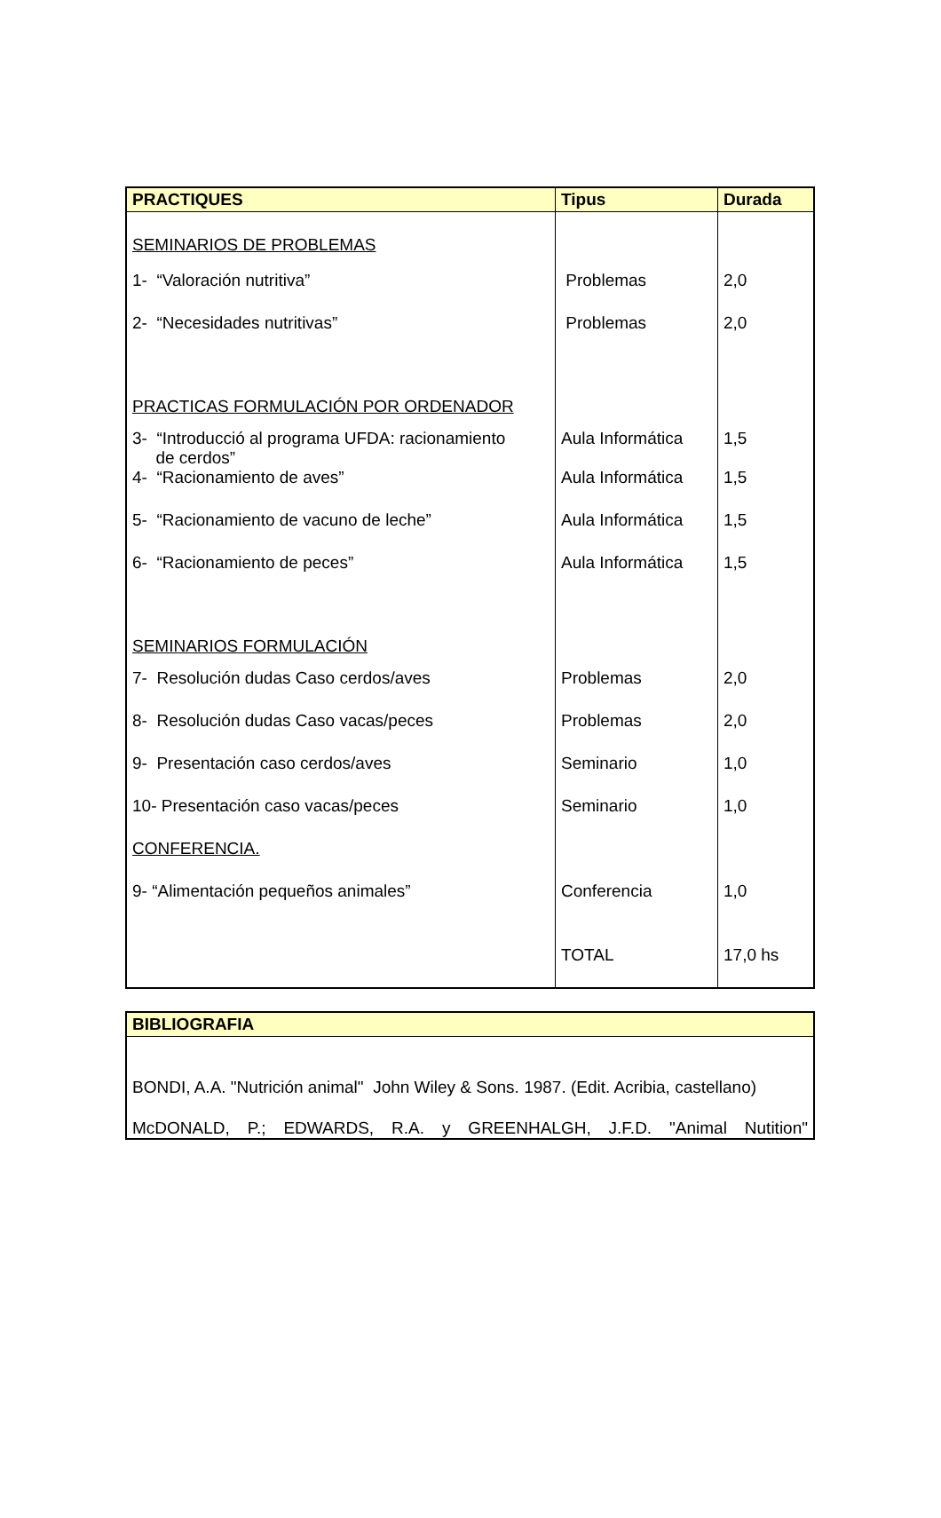| PRACTIQUES | Tipus | Durada |
| --- | --- | --- |
| SEMINARIOS DE PROBLEMAS | | |
| 1- “Valoración nutritiva” | Problemas | 2,0 |
| 2- “Necesidades nutritivas” | Problemas | 2,0 |
| PRACTICAS FORMULACIÓN POR ORDENADOR | | |
| 3- “Introducció al programa UFDA: racionamiento de cerdos” | Aula Informática | 1,5 |
| 4- “Racionamiento de aves” | Aula Informática | 1,5 |
| 5- “Racionamiento de vacuno de leche” | Aula Informática | 1,5 |
| 6- “Racionamiento de peces” | Aula Informática | 1,5 |
| SEMINARIOS FORMULACIÓN | | |
| 7- Resolución dudas Caso cerdos/aves | Problemas | 2,0 |
| 8- Resolución dudas Caso vacas/peces | Problemas | 2,0 |
| 9- Presentación caso cerdos/aves | Seminario | 1,0 |
| 10- Presentación caso vacas/peces | Seminario | 1,0 |
| CONFERENCIA. | | |
| 9- “Alimentación pequeños animales” | Conferencia | 1,0 |
| | TOTAL | 17,0 hs |
| BIBLIOGRAFIA |
| --- |
| BONDI, A.A. "Nutrición animal" John Wiley & Sons. 1987. (Edit. Acribia, castellano) McDONALD, P.; EDWARDS, R.A. y GREENHALGH, J.F.D. "Animal Nutition" |